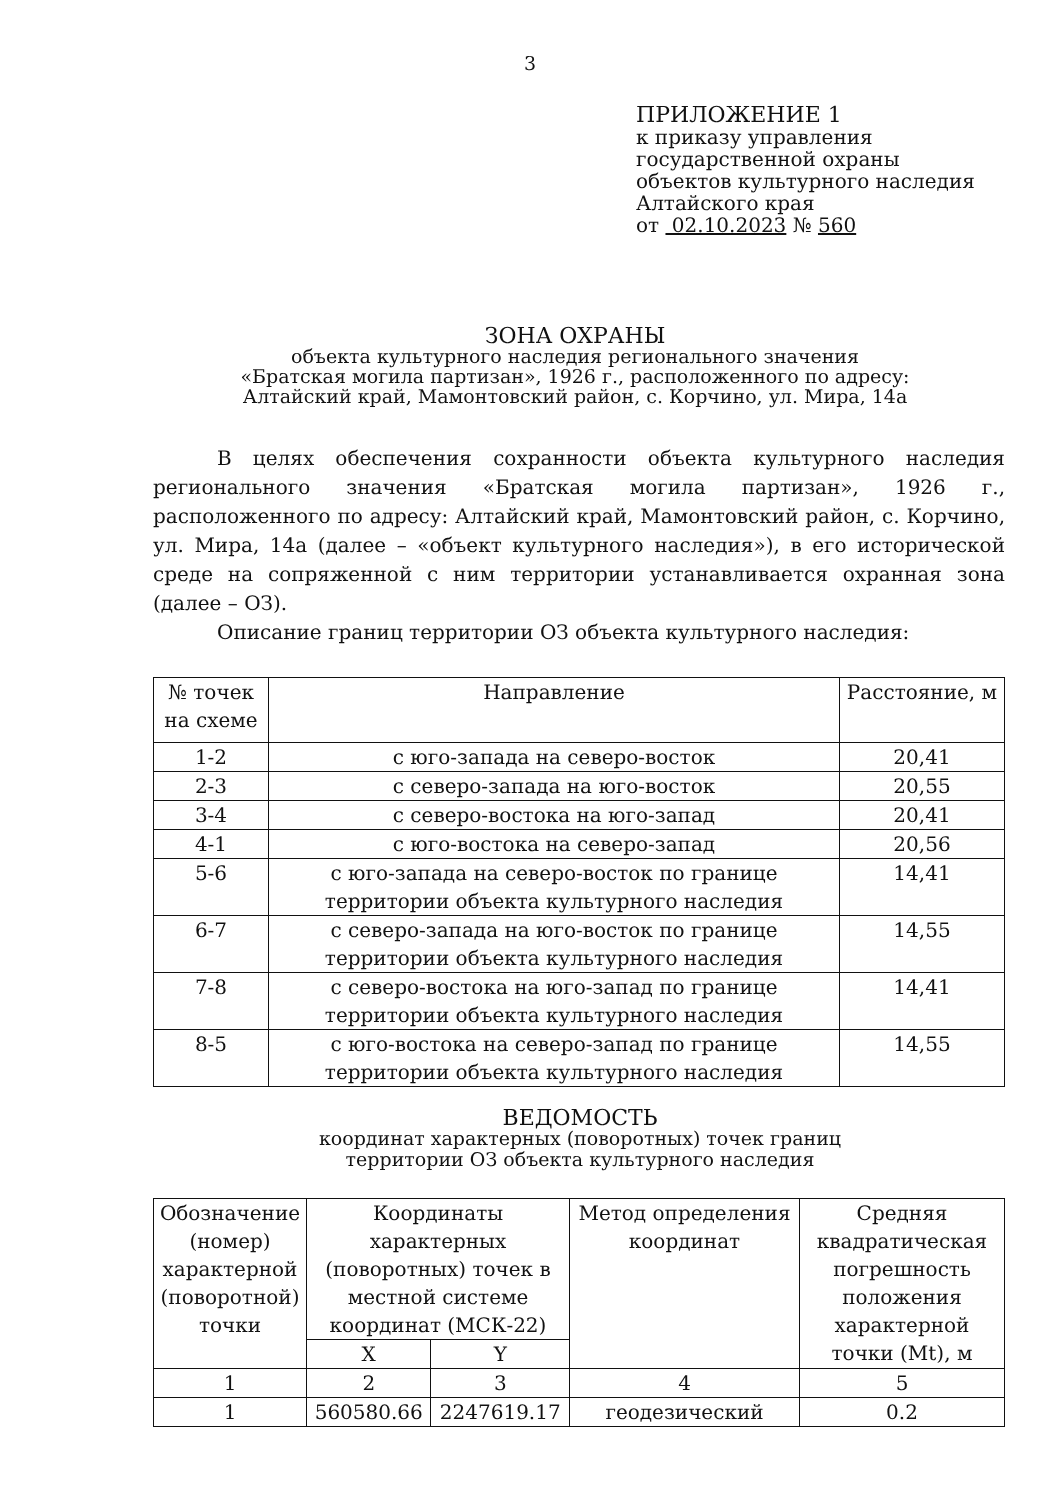3
ПРИЛОЖЕНИЕ 1
к приказу управления
государственной охраны
объектов культурного наследия
Алтайского края
от 02.10.2023 № 560
ЗОНА ОХРАНЫ
объекта культурного наследия регионального значения
«Братская могила партизан», 1926 г., расположенного по адресу:
Алтайский край, Мамонтовский район, с. Корчино, ул. Мира, 14а
В целях обеспечения сохранности объекта культурного наследия регионального значения «Братская могила партизан», 1926 г., расположенного по адресу: Алтайский край, Мамонтовский район, с. Корчино, ул. Мира, 14а (далее – «объект культурного наследия»), в его исторической среде на сопряженной с ним территории устанавливается охранная зона (далее – ОЗ).
Описание границ территории ОЗ объекта культурного наследия:
| № точек на схеме | Направление | Расстояние, м |
| --- | --- | --- |
| 1-2 | с юго-запада на северо-восток | 20,41 |
| 2-3 | с северо-запада на юго-восток | 20,55 |
| 3-4 | с северо-востока на юго-запад | 20,41 |
| 4-1 | с юго-востока на северо-запад | 20,56 |
| 5-6 | с юго-запада на северо-восток по границе территории объекта культурного наследия | 14,41 |
| 6-7 | с северо-запада на юго-восток по границе территории объекта культурного наследия | 14,55 |
| 7-8 | с северо-востока на юго-запад по границе территории объекта культурного наследия | 14,41 |
| 8-5 | с юго-востока на северо-запад по границе территории объекта культурного наследия | 14,55 |
ВЕДОМОСТЬ
координат характерных (поворотных) точек границ
территории ОЗ объекта культурного наследия
| Обозначение (номер) характерной (поворотной) точки | Координаты характерных (поворотных) точек в местной системе координат (МСК-22) | | Метод определения координат | Средняя квадратическая погрешность положения характерной точки (Mt), м |
| --- | --- | --- | --- | --- |
| | X | Y | | |
| 1 | 2 | 3 | 4 | 5 |
| 1 | 560580.66 | 2247619.17 | геодезический | 0.2 |